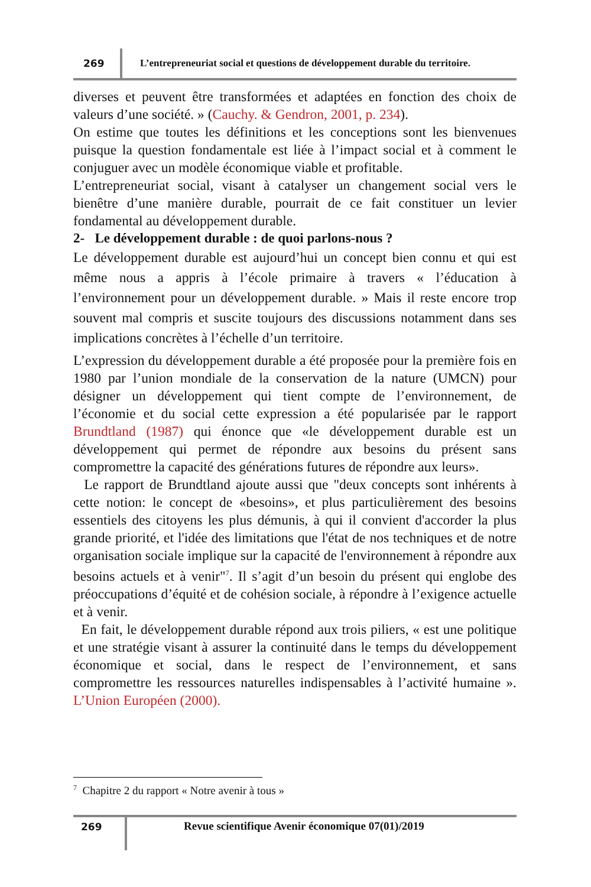269
L’entrepreneuriat social et questions de développement durable du territoire.
diverses et peuvent être transformées et adaptées en fonction des choix de valeurs d’une société. » (Cauchy. & Gendron, 2001, p. 234).
On estime que toutes les définitions et les conceptions sont les bienvenues puisque la question fondamentale est liée à l’impact social et à comment le conjuguer avec un modèle économique viable et profitable.
L’entrepreneuriat social, visant à catalyser un changement social vers le bienêtre d’une manière durable, pourrait de ce fait constituer un levier fondamental au développement durable.
2- Le développement durable : de quoi parlons-nous ?
Le développement durable est aujourd’hui un concept bien connu et qui est même nous a appris à l’école primaire à travers « l’éducation à l’environnement pour un développement durable. » Mais il reste encore trop souvent mal compris et suscite toujours des discussions notamment dans ses implications concrètes à l’échelle d’un territoire.
L’expression du développement durable a été proposée pour la première fois en 1980 par l’union mondiale de la conservation de la nature (UMCN) pour désigner un développement qui tient compte de l’environnement, de l’économie et du social cette expression a été popularisée par le rapport Brundtland (1987) qui énonce que «le développement durable est un développement qui permet de répondre aux besoins du présent sans compromettre la capacité des générations futures de répondre aux leurs».
Le rapport de Brundtland ajoute aussi que "deux concepts sont inhérents à cette notion: le concept de «besoins», et plus particulièrement des besoins essentiels des citoyens les plus démunis, à qui il convient d'accorder la plus grande priorité, et l'idée des limitations que l'état de nos techniques et de notre organisation sociale implique sur la capacité de l'environnement à répondre aux besoins actuels et à venir"<sup>7</sup>. Il s’agit d’un besoin du présent qui englobe des préoccupations d’équité et de cohésion sociale, à répondre à l’exigence actuelle et à venir.
En fait, le développement durable répond aux trois piliers, « est une politique et une stratégie visant à assurer la continuité dans le temps du développement économique et social, dans le respect de l’environnement, et sans compromettre les ressources naturelles indispensables à l’activité humaine ». L’Union Européen (2000).
<sup>7</sup> Chapitre 2 du rapport « Notre avenir à tous »
269 Revue scientifique Avenir économique 07(01)/2019